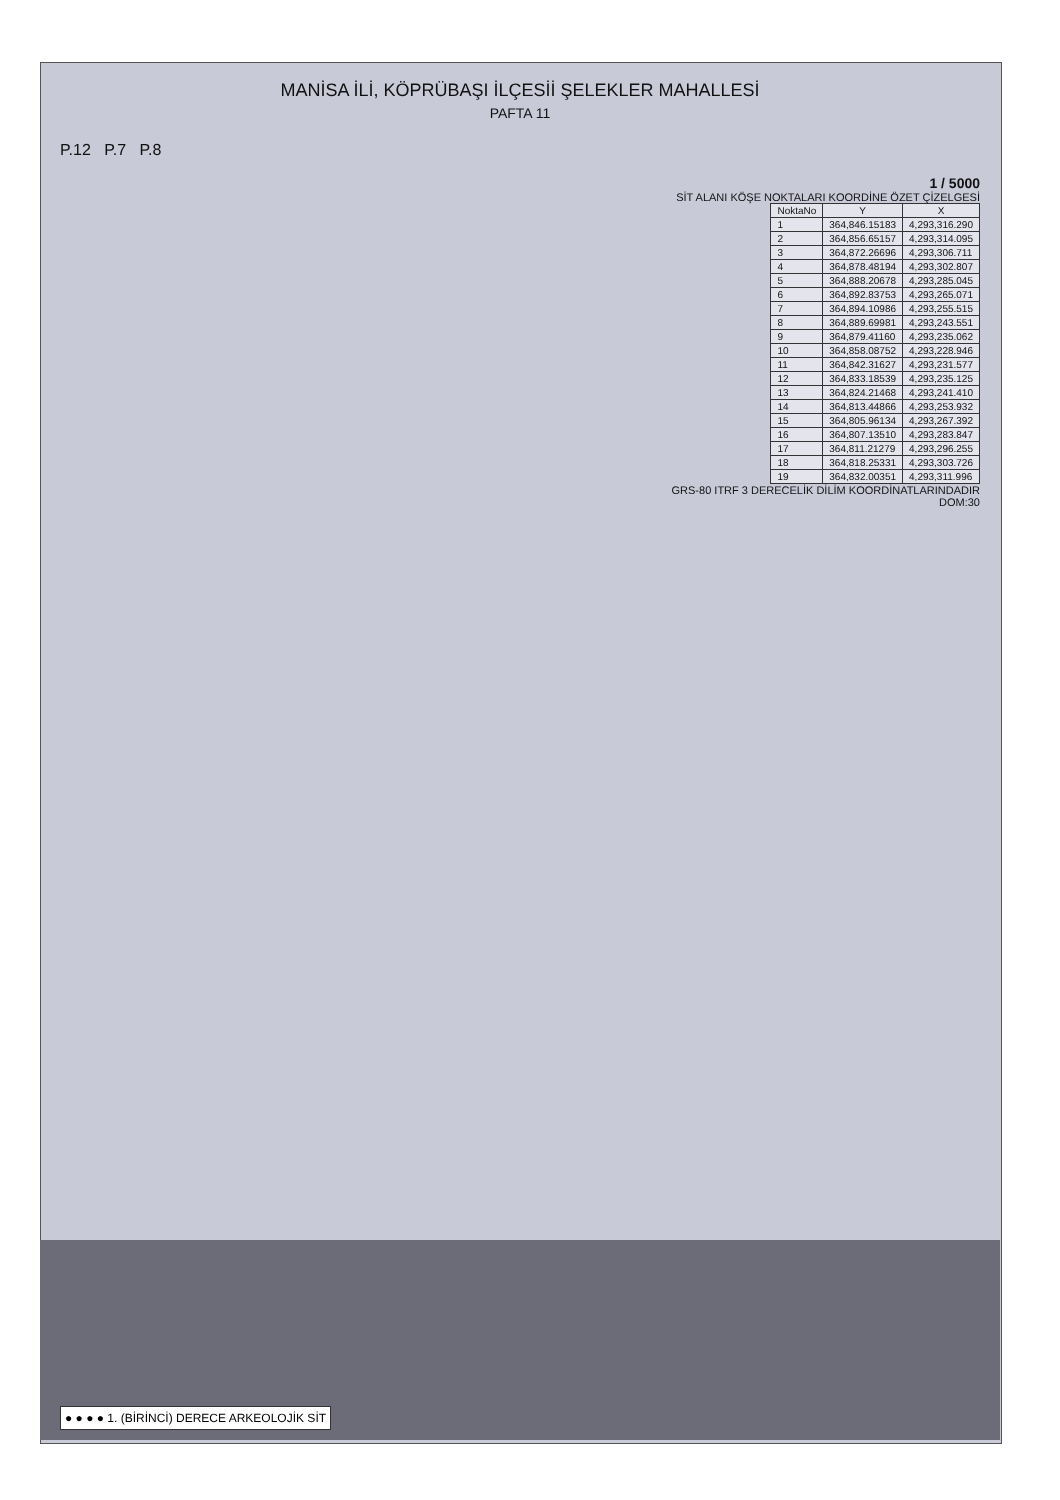MANİSA İLİ, KÖPRÜBAŞI İLÇESİİ ŞELEKLER MAHALLESİ
PAFTA 11
P.12 P.7 P.8
1 / 5000
SİT ALANI KÖŞE NOKTALARI KOORDİNE ÖZET ÇİZELGESİ
| NoktaNo | Y | X |
| --- | --- | --- |
| 1 | 364,846.15183 | 4,293,316.290 |
| 2 | 364,856.65157 | 4,293,314.095 |
| 3 | 364,872.26696 | 4,293,306.711 |
| 4 | 364,878.48194 | 4,293,302.807 |
| 5 | 364,888.20678 | 4,293,285.045 |
| 6 | 364,892.83753 | 4,293,265.071 |
| 7 | 364,894.10986 | 4,293,255.515 |
| 8 | 364,889.69981 | 4,293,243.551 |
| 9 | 364,879.41160 | 4,293,235.062 |
| 10 | 364,858.08752 | 4,293,228.946 |
| 11 | 364,842.31627 | 4,293,231.577 |
| 12 | 364,833.18539 | 4,293,235.125 |
| 13 | 364,824.21468 | 4,293,241.410 |
| 14 | 364,813.44866 | 4,293,253.932 |
| 15 | 364,805.96134 | 4,293,267.392 |
| 16 | 364,807.13510 | 4,293,283.847 |
| 17 | 364,811.21279 | 4,293,296.255 |
| 18 | 364,818.25331 | 4,293,303.726 |
| 19 | 364,832.00351 | 4,293,311.996 |
GRS-80 ITRF 3 DERECELİK DİLİM KOORDİNATLARINDADIR
DOM:30
● ● ● ● 1. (BİRİNCİ) DERECE ARKEOLOJİK SİT